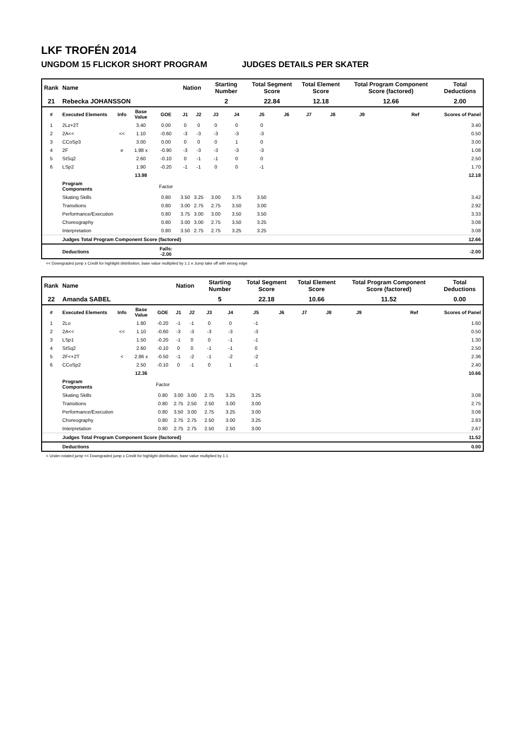LKF TROFÉN 2014
UNGDOM 15 FLICKOR SHORT PROGRAM JUDGES DETAILS PER SKATER
| Rank | Name | | | | Nation | | Starting Number | | Total Segment Score | | Total Element Score | | Total Program Component Score (factored) | | | Total Deductions |
| --- | --- | --- | --- | --- | --- | --- | --- | --- | --- | --- | --- | --- | --- | --- | --- | --- |
| 21 | Rebecka JOHANSSON | | | | | | 2 | | 22.84 | | 12.18 | | 12.66 | | | 2.00 |
| # | Executed Elements | Info | Base Value | GOE | J1 | J2 | J3 | J4 | J5 | J6 | J7 | J8 | J9 | | Ref | Scores of Panel |
| 1 | 2Lz+2T | | 3.40 | 0.00 | 0 | 0 | 0 | 0 | 0 | | | | | | | 3.40 |
| 2 | 2A<< | << | 1.10 | -0.60 | -3 | -3 | -3 | -3 | -3 | | | | | | | 0.50 |
| 3 | CCoSp3 | | 3.00 | 0.00 | 0 | 0 | 0 | 1 | 0 | | | | | | | 3.00 |
| 4 | 2F | e | 1.98 x | -0.90 | -3 | -3 | -3 | -3 | -3 | | | | | | | 1.08 |
| 5 | StSq2 | | 2.60 | -0.10 | 0 | -1 | -1 | 0 | 0 | | | | | | | 2.50 |
| 6 | LSp2 | | 1.90 | -0.20 | -1 | -1 | 0 | 0 | -1 | | | | | | | 1.70 |
| | | | 13.98 | | | | | | | | | | | | | 12.18 |
| | Program Components | | | Factor | | | | | | | | | | | | |
| | Skating Skills | | | 0.80 | 3.50 | 3.25 | 3.00 | 3.75 | 3.50 | | | | | | | 3.42 |
| | Transitions | | | 0.80 | 3.00 | 2.75 | 2.75 | 3.50 | 3.00 | | | | | | | 2.92 |
| | Performance/Execution | | | 0.80 | 3.75 | 3.00 | 3.00 | 3.50 | 3.50 | | | | | | | 3.33 |
| | Choreography | | | 0.80 | 3.00 | 3.00 | 2.75 | 3.50 | 3.25 | | | | | | | 3.08 |
| | Interpretation | | | 0.80 | 3.50 | 2.75 | 2.75 | 3.25 | 3.25 | | | | | | | 3.08 |
| | Judges Total Program Component Score (factored) | | | | | | | | | | | | | | | 12.66 |
| | Deductions | | | Falls: -2.00 | | | | | | | | | | | | -2.00 |
<< Downgraded jump x Credit for highlight distribution, base value multiplied by 1.1 e Jump take off with wrong edge
| Rank | Name | | | | Nation | | Starting Number | | Total Segment Score | | Total Element Score | | Total Program Component Score (factored) | | | Total Deductions |
| --- | --- | --- | --- | --- | --- | --- | --- | --- | --- | --- | --- | --- | --- | --- | --- | --- |
| 22 | Amanda SABEL | | | | | | 5 | | 22.18 | | 10.66 | | 11.52 | | | 0.00 |
| # | Executed Elements | Info | Base Value | GOE | J1 | J2 | J3 | J4 | J5 | J6 | J7 | J8 | J9 | | Ref | Scores of Panel |
| 1 | 2Lo | | 1.80 | -0.20 | -1 | -1 | 0 | 0 | -1 | | | | | | | 1.60 |
| 2 | 2A<< | << | 1.10 | -0.60 | -3 | -3 | -3 | -3 | -3 | | | | | | | 0.50 |
| 3 | LSp1 | | 1.50 | -0.20 | -1 | 0 | 0 | -1 | -1 | | | | | | | 1.30 |
| 4 | StSq2 | | 2.60 | -0.10 | 0 | 0 | -1 | -1 | 0 | | | | | | | 2.50 |
| 5 | 2F<+2T | < | 2.86 x | -0.50 | -1 | -2 | -1 | -2 | -2 | | | | | | | 2.36 |
| 6 | CCoSp2 | | 2.50 | -0.10 | 0 | -1 | 0 | 1 | -1 | | | | | | | 2.40 |
| | | | 12.36 | | | | | | | | | | | | | 10.66 |
| | Program Components | | | Factor | | | | | | | | | | | | |
| | Skating Skills | | | 0.80 | 3.00 | 3.00 | 2.75 | 3.25 | 3.25 | | | | | | | 3.08 |
| | Transitions | | | 0.80 | 2.75 | 2.50 | 2.50 | 3.00 | 3.00 | | | | | | | 2.75 |
| | Performance/Execution | | | 0.80 | 3.50 | 3.00 | 2.75 | 3.25 | 3.00 | | | | | | | 3.08 |
| | Choreography | | | 0.80 | 2.75 | 2.75 | 2.50 | 3.00 | 3.25 | | | | | | | 2.83 |
| | Interpretation | | | 0.80 | 2.75 | 2.75 | 2.50 | 2.50 | 3.00 | | | | | | | 2.67 |
| | Judges Total Program Component Score (factored) | | | | | | | | | | | | | | | 11.52 |
| | Deductions | | | | | | | | | | | | | | | 0.00 |
< Under-rotated jump << Downgraded jump x Credit for highlight distribution, base value multiplied by 1.1